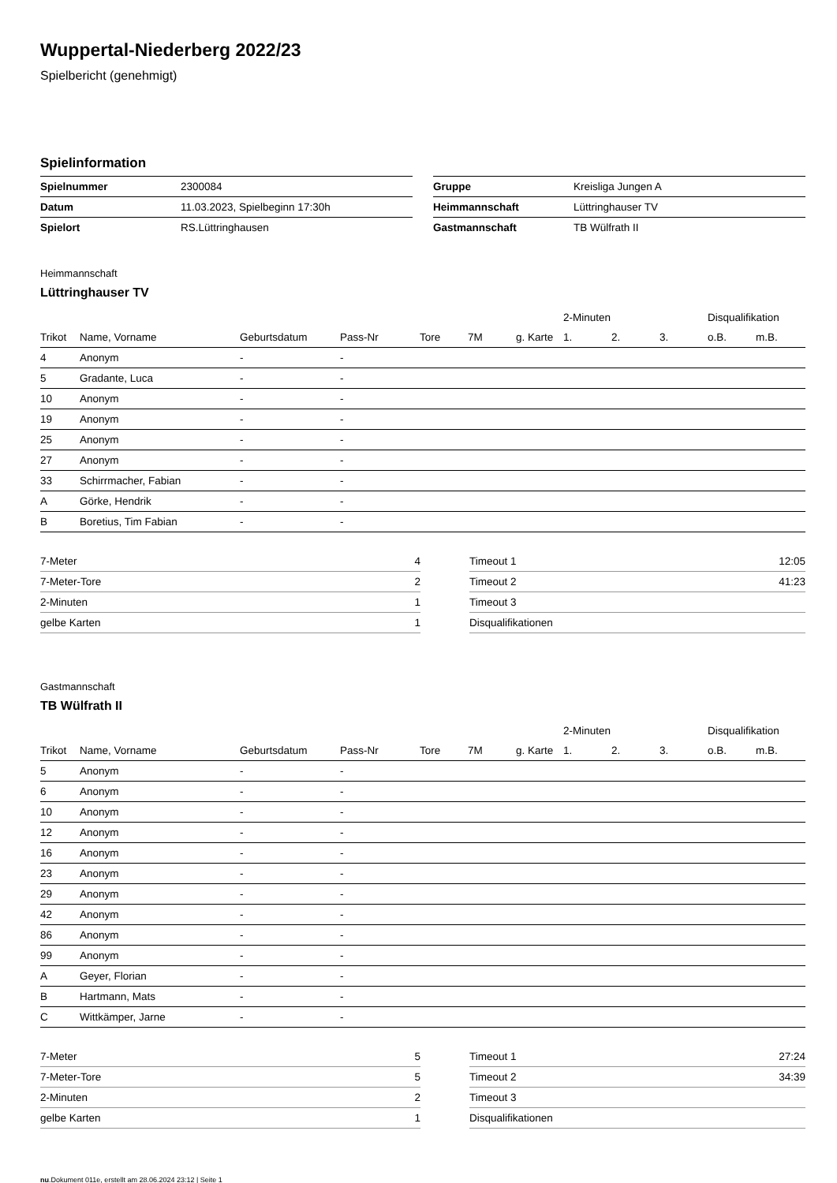Wuppertal-Niederberg 2022/23
Spielbericht (genehmigt)
Spielinformation
| Spielnummer | 2300084 |
| Datum | 11.03.2023, Spielbeginn 17:30h |
| Spielort | RS.Lüttringhausen |
| Gruppe | Kreisliga Jungen A |
| Heimmannschaft | Lüttringhauser TV |
| Gastmannschaft | TB Wülfrath II |
Heimmannschaft
Lüttringhauser TV
| | | | | | | | 2-Minuten | | | Disqualifikation | |
| Trikot | Name, Vorname | Geburtsdatum | Pass-Nr | Tore | 7M | g. Karte | 1. | 2. | 3. | o.B. | m.B. |
| 4 | Anonym | - | - | | | | | | | | |
| 5 | Gradante, Luca | - | - | | | | | | | | |
| 10 | Anonym | - | - | | | | | | | | |
| 19 | Anonym | - | - | | | | | | | | |
| 25 | Anonym | - | - | | | | | | | | |
| 27 | Anonym | - | - | | | | | | | | |
| 33 | Schirrmacher, Fabian | - | - | | | | | | | | |
| A | Görke, Hendrik | - | - | | | | | | | | |
| B | Boretius, Tim Fabian | - | - | | | | | | | | |
| 7-Meter | 4 |
| 7-Meter-Tore | 2 |
| 2-Minuten | 1 |
| gelbe Karten | 1 |
| Timeout 1 | 12:05 |
| Timeout 2 | 41:23 |
| Timeout 3 | |
| Disqualifikationen | |
Gastmannschaft
TB Wülfrath II
| | | | | | | | 2-Minuten | | | Disqualifikation | |
| Trikot | Name, Vorname | Geburtsdatum | Pass-Nr | Tore | 7M | g. Karte | 1. | 2. | 3. | o.B. | m.B. |
| 5 | Anonym | - | - | | | | | | | | |
| 6 | Anonym | - | - | | | | | | | | |
| 10 | Anonym | - | - | | | | | | | | |
| 12 | Anonym | - | - | | | | | | | | |
| 16 | Anonym | - | - | | | | | | | | |
| 23 | Anonym | - | - | | | | | | | | |
| 29 | Anonym | - | - | | | | | | | | |
| 42 | Anonym | - | - | | | | | | | | |
| 86 | Anonym | - | - | | | | | | | | |
| 99 | Anonym | - | - | | | | | | | | |
| A | Geyer, Florian | - | - | | | | | | | | |
| B | Hartmann, Mats | - | - | | | | | | | | |
| C | Wittkämper, Jarne | - | - | | | | | | | | |
| 7-Meter | 5 |
| 7-Meter-Tore | 5 |
| 2-Minuten | 2 |
| gelbe Karten | 1 |
| Timeout 1 | 27:24 |
| Timeout 2 | 34:39 |
| Timeout 3 | |
| Disqualifikationen | |
nu.Dokument 011e, erstellt am 28.06.2024 23:12 | Seite 1